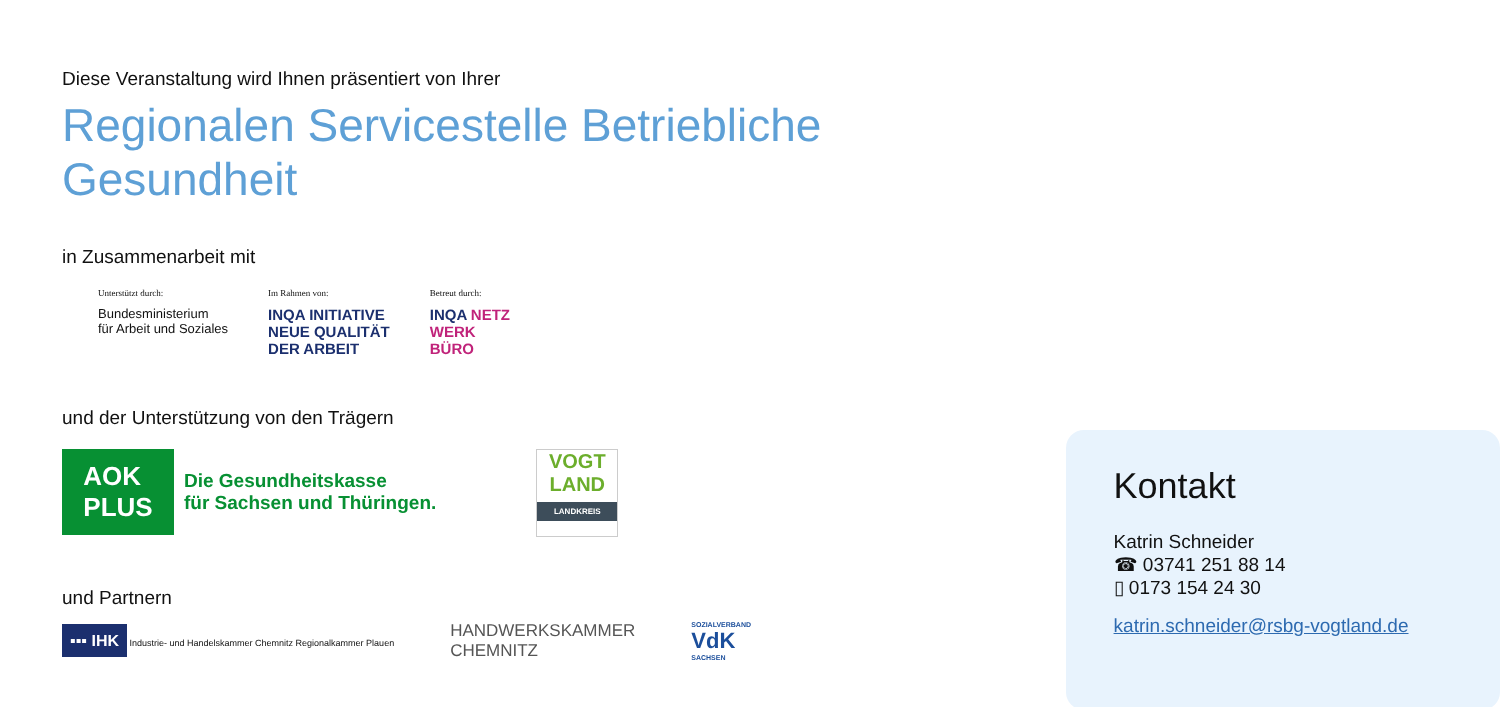Diese Veranstaltung wird Ihnen präsentiert von Ihrer
Regionalen Servicestelle Betriebliche Gesundheit
in Zusammenarbeit mit
Unterstützt durch:
Bundesministerium
für Arbeit und Soziales
Im Rahmen von:
INQA INITIATIVE
NEUE QUALITÄT
DER ARBEIT
Betreut durch:
INQA NETZ
WERK
BÜRO
und der Unterstützung von den Trägern
AOK
PLUS
Die Gesundheitskasse
für Sachsen und Thüringen.
VOGT
LAND
LANDKREIS
und Partnern
▪▪▪ IHK Industrie- und Handelskammer Chemnitz Regionalkammer Plauen
HANDWERKSKAMMER
CHEMNITZ
SOZIALVERBAND
VdK
SACHSEN
Kontakt
Katrin Schneider
☎ 03741 251 88 14
▯ 0173 154 24 30
katrin.schneider@rsbg-vogtland.de